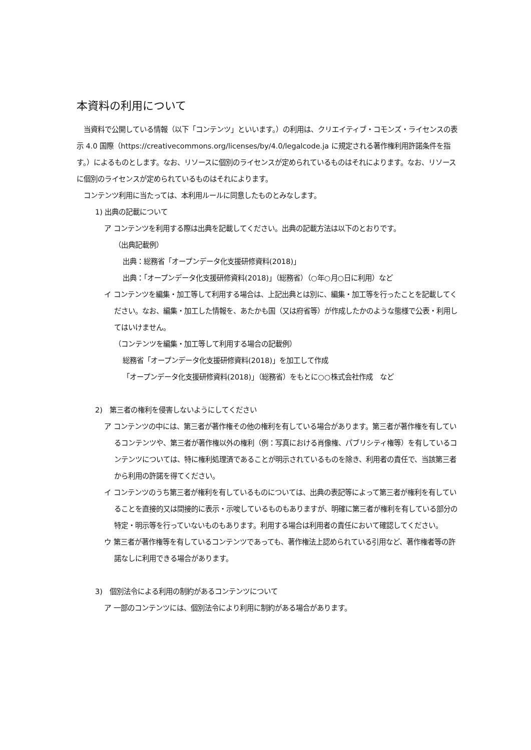本資料の利用について
　当資料で公開している情報（以下「コンテンツ」といいます。）の利用は、クリエイティブ・コモンズ・ライセンスの表示 4.0 国際（https://creativecommons.org/licenses/by/4.0/legalcode.ja に規定される著作権利用許諾条件を指す。）によるものとします。なお、リソースに個別のライセンスが定められているものはそれによります。なお、リソースに個別のライセンスが定められているものはそれによります。
　コンテンツ利用に当たっては、本利用ルールに同意したものとみなします。
1) 出典の記載について
ア コンテンツを利用する際は出典を記載してください。出典の記載方法は以下のとおりです。
（出典記載例）
出典：総務省「オープンデータ化支援研修資料(2018)」
出典：「オープンデータ化支援研修資料(2018)」（総務省）（○年○月○日に利用）など
イ コンテンツを編集・加工等して利用する場合は、上記出典とは別に、編集・加工等を行ったことを記載してください。なお、編集・加工した情報を、あたかも国（又は府省等）が作成したかのような態様で公表・利用してはいけません。
（コンテンツを編集・加工等して利用する場合の記載例）
総務省「オープンデータ化支援研修資料(2018)」を加工して作成
「オープンデータ化支援研修資料(2018)」（総務省）をもとに○○株式会社作成　など
2)　第三者の権利を侵害しないようにしてください
ア コンテンツの中には、第三者が著作権その他の権利を有している場合があります。第三者が著作権を有しているコンテンツや、第三者が著作権以外の権利（例：写真における肖像権、パブリシティ権等）を有しているコンテンツについては、特に権利処理済であることが明示されているものを除き、利用者の責任で、当該第三者から利用の許諾を得てください。
イ コンテンツのうち第三者が権利を有しているものについては、出典の表記等によって第三者が権利を有していることを直接的又は間接的に表示・示唆しているものもありますが、明確に第三者が権利を有している部分の特定・明示等を行っていないものもあります。利用する場合は利用者の責任において確認してください。
ウ 第三者が著作権等を有しているコンテンツであっても、著作権法上認められている引用など、著作権者等の許諾なしに利用できる場合があります。
3)　個別法令による利用の制約があるコンテンツについて
ア 一部のコンテンツには、個別法令により利用に制約がある場合があります。